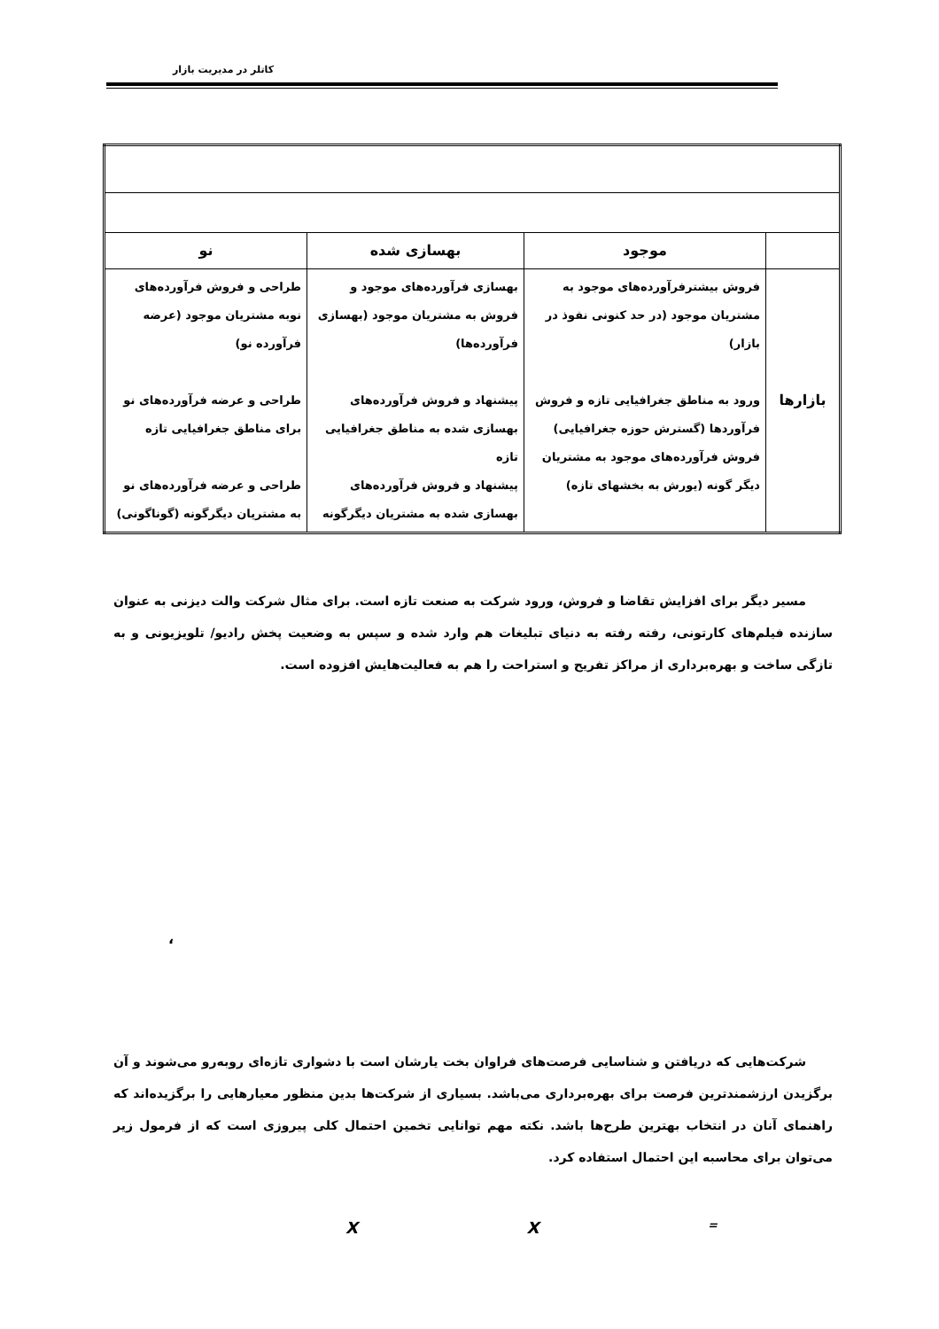کاتلر در مدیریت بازار
| | موجود | بهسازی شده | نو |
| --- | --- | --- | --- |
| بازارها | فروش بیشترفرآورده‌های موجود به مشتریان موجود (در حد کنونی نفوذ در بازار) ورود به مناطق جغرافیایی تازه و فروش فرآوردها (گسترش حوزه جغرافیایی) فروش فرآورده‌های موجود به مشتریان دیگر گونه (یورش به بخشهای تازه) | بهسازی فرآورده‌های موجود و فروش به مشتریان موجود (بهسازی فرآورده‌ها) پیشنهاد و فروش فرآورده‌های بهسازی شده به مناطق جغرافیایی تازه پیشنهاد و فروش فرآورده‌های بهسازی شده به مشتریان دیگرگونه | طراحی و فروش فرآورده‌های نوبه مشتریان موجود (عرضه فرآورده نو) طراحی و عرضه فرآورده‌های نو برای مناطق جغرافیایی تازه طراحی و عرضه فرآورده‌های نو به مشتریان دیگرگونه (گوناگونی) |
مسیر دیگر برای افزایش تقاضا و فروش، ورود شرکت به صنعت تازه است. برای مثال شرکت والت دیزنی به عنوان سازنده فیلم‌های کارتونی، رفته رفته به دنیای تبلیغات هم وارد شده و سپس به وضعیت پخش رادیو/ تلویزیونی و به تازگی ساخت و بهره‌برداری از مراکز تفریح و استراحت را هم به فعالیت‌هایش افزوده است.
،
شرکت‌هایی که دریافتن و شناسایی فرصت‌های فراوان بخت یارشان است با دشواری تازه‌ای روبه‌رو می‌شوند و آن برگزیدن ارزشمندترین فرصت برای بهره‌برداری می‌باشد. بسیاری از شرکت‌ها بدین منظور معیارهایی را برگزیده‌اند که راهنمای آنان در انتخاب بهترین طرح‌ها باشد. نکته مهم توانایی تخمین احتمال کلی پیروزی است که از فرمول زیر می‌توان برای محاسبه این احتمال استفاده کرد.
X X =